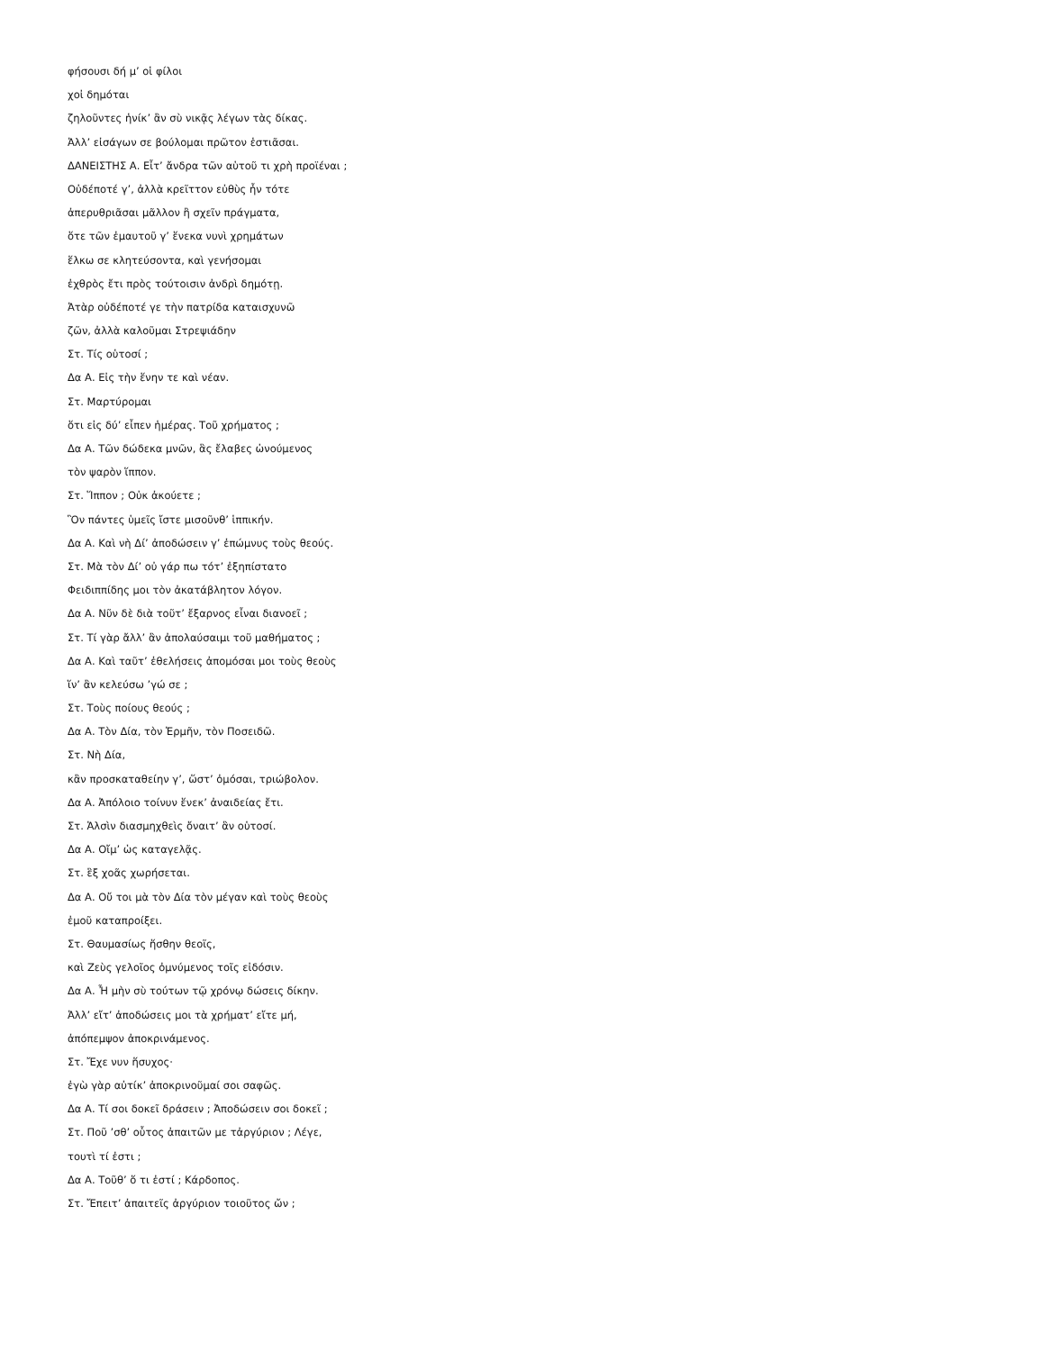φήσουσι δή μ’ οἱ φίλοι
χοἰ δημόται
ζηλοῦντες ἡνίκ’ ἂν σὺ νικᾷς λέγων τὰς δίκας.
Ἀλλ’ εἰσάγων σε βούλομαι πρῶτον ἑστιᾶσαι.
ΔΑΝΕΙΣΤΗΣ Α. Εἶτ’ ἄνδρα τῶν αὑτοῦ τι χρὴ προϊέναι ;
Οὐδέποτέ γ’, ἀλλὰ κρεῖττον εὐθὺς ἦν τότε
ἀπερυθριᾶσαι μᾶλλον ἢ σχεῖν πράγματα,
ὅτε τῶν ἐμαυτοῦ γ’ ἕνεκα νυνὶ χρημάτων
ἕλκω σε κλητεύσοντα, καὶ γενήσομαι
ἐχθρὸς ἔτι πρὸς τούτοισιν ἀνδρὶ δημότῃ.
Ἀτὰρ οὐδέποτέ γε τὴν πατρίδα καταισχυνῶ
ζῶν, ἀλλὰ καλοῦμαι Στρεψιάδην
Στ. Τίς οὑτοσί ;
Δα Α. Εἰς τὴν ἕνην τε καὶ νέαν.
Στ. Μαρτύρομαι
ὅτι εἰς δύ’ εἶπεν ἡμέρας. Τοῦ χρήματος ;
Δα Α. Τῶν δώδεκα μνῶν, ἃς ἔλαβες ὠνούμενος
τὸν ψαρὸν ἵππον.
Στ. Ἵππον ; Οὐκ ἀκούετε ;
Ὃν πάντες ὑμεῖς ἴστε μισοῦνθ’ ἱππικήν.
Δα Α. Καὶ νὴ Δί’ ἀποδώσειν γ’ ἐπώμνυς τοὺς θεούς.
Στ. Μὰ τὸν Δί’ οὐ γάρ πω τότ’ ἐξηπίστατο
Φειδιππίδης μοι τὸν ἀκατάβλητον λόγον.
Δα Α. Νῦν δὲ διὰ τοῦτ’ ἔξαρνος εἶναι διανοεῖ ;
Στ. Τί γὰρ ἄλλ’ ἂν ἀπολαύσαιμι τοῦ μαθήματος ;
Δα Α. Καὶ ταῦτ’ ἐθελήσεις ἀπομόσαι μοι τοὺς θεοὺς
ἵν’ ἂν κελεύσω ’γώ σε ;
Στ. Τοὺς ποίους θεούς ;
Δα Α. Τὸν Δία, τὸν Ἑρμῆν, τὸν Ποσειδῶ.
Στ. Νὴ Δία,
κἂν προσκαταθείην γ’, ὥστ’ ὀμόσαι, τριώβολον.
Δα Α. Ἀπόλοιο τοίνυν ἕνεκ’ ἀναιδείας ἔτι.
Στ. Ἁλσὶν διασμηχθεὶς ὄναιτ’ ἂν οὑτοσί.
Δα Α. Οἴμ’ ὡς καταγελᾷς.
Στ. ἓξ χοᾶς χωρήσεται.
Δα Α. Οὔ τοι μὰ τὸν Δία τὸν μέγαν καὶ τοὺς θεοὺς
ἐμοῦ καταπροίξει.
Στ. Θαυμασίως ἥσθην θεοῖς,
καὶ Ζεὺς γελοῖος ὀμνύμενος τοῖς εἰδόσιν.
Δα Α. Ἦ μὴν σὺ τούτων τῷ χρόνῳ δώσεις δίκην.
Ἀλλ’ εἴτ’ ἀποδώσεις μοι τὰ χρήματ’ εἴτε μή,
ἀπόπεμψον ἀποκρινάμενος.
Στ. Ἔχε νυν ἥσυχος·
ἐγὼ γὰρ αὐτίκ’ ἀποκρινοῦμαί σοι σαφῶς.
Δα Α. Τί σοι δοκεῖ δράσειν ; Ἀποδώσειν σοι δοκεῖ ;
Στ. Ποῦ ’σθ’ οὗτος ἀπαιτῶν με τἀργύριον ; Λέγε,
τουτὶ τί ἐστι ;
Δα Α. Τοῦθ’ ὅ τι ἐστί ; Κάρδοπος.
Στ. Ἔπειτ’ ἀπαιτεῖς ἀργύριον τοιοῦτος ὤν ;